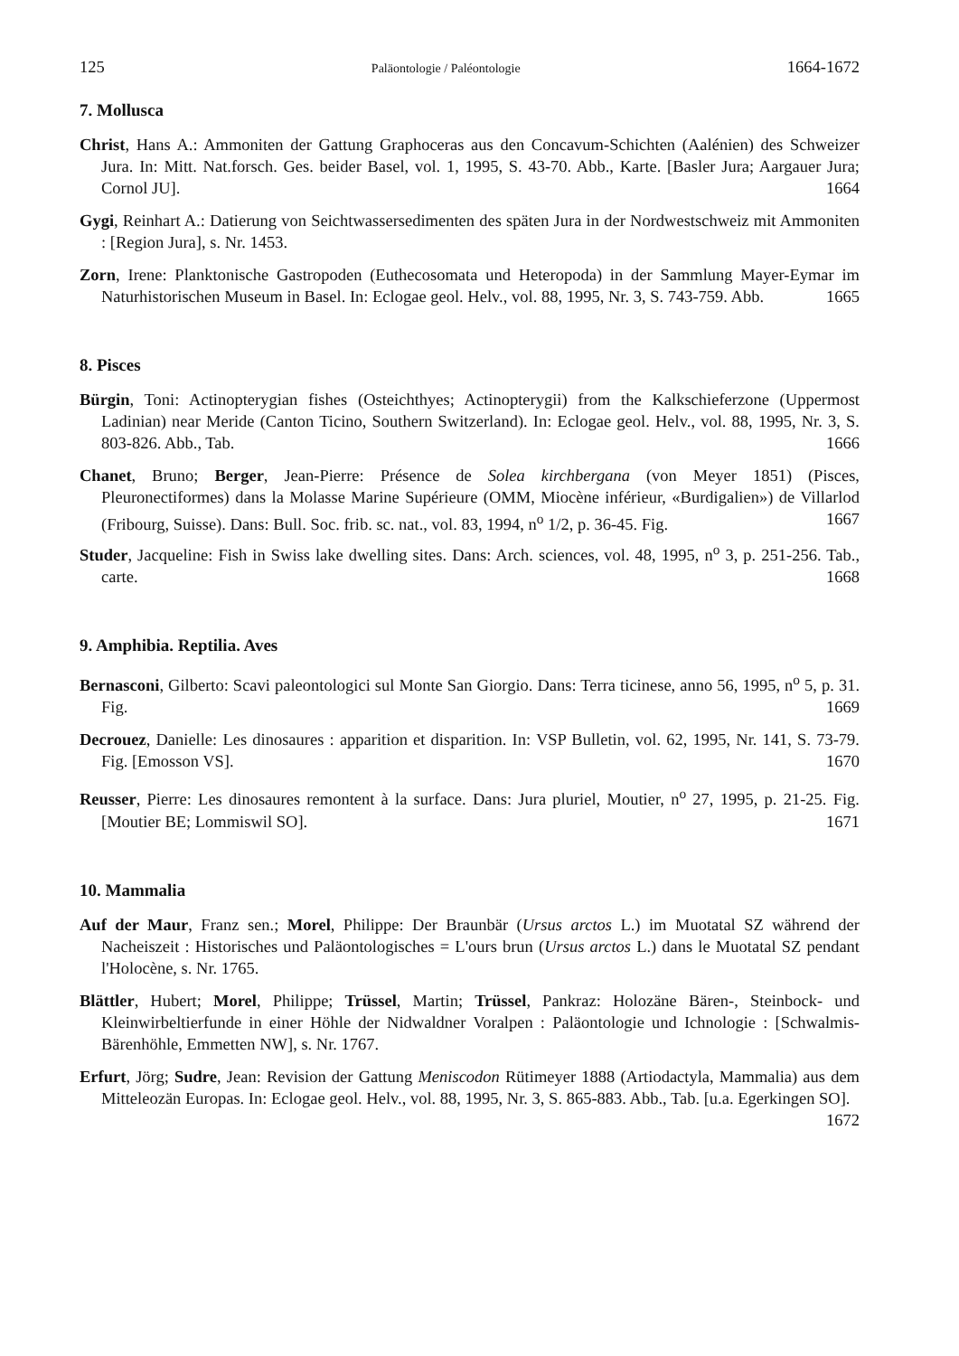125 Paläontologie / Paléontologie 1664-1672
7. Mollusca
Christ, Hans A.: Ammoniten der Gattung Graphoceras aus den Concavum-Schichten (Aalénien) des Schweizer Jura. In: Mitt. Nat.forsch. Ges. beider Basel, vol. 1, 1995, S. 43-70. Abb., Karte. [Basler Jura; Aargauer Jura; Cornol JU]. 1664
Gygi, Reinhart A.: Datierung von Seichtwassersedimenten des späten Jura in der Nordwestschweiz mit Ammoniten : [Region Jura], s. Nr. 1453.
Zorn, Irene: Planktonische Gastropoden (Euthecosomata und Heteropoda) in der Sammlung Mayer-Eymar im Naturhistorischen Museum in Basel. In: Eclogae geol. Helv., vol. 88, 1995, Nr. 3, S. 743-759. Abb. 1665
8. Pisces
Bürgin, Toni: Actinopterygian fishes (Osteichthyes; Actinopterygii) from the Kalkschieferzone (Uppermost Ladinian) near Meride (Canton Ticino, Southern Switzerland). In: Eclogae geol. Helv., vol. 88, 1995, Nr. 3, S. 803-826. Abb., Tab. 1666
Chanet, Bruno; Berger, Jean-Pierre: Présence de Solea kirchbergana (von Meyer 1851) (Pisces, Pleuronectiformes) dans la Molasse Marine Supérieure (OMM, Miocène inférieur, «Burdigalien») de Villarlod (Fribourg, Suisse). Dans: Bull. Soc. frib. sc. nat., vol. 83, 1994, n<sup>o</sup> 1/2, p. 36-45. Fig. 1667
Studer, Jacqueline: Fish in Swiss lake dwelling sites. Dans: Arch. sciences, vol. 48, 1995, n<sup>o</sup> 3, p. 251-256. Tab., carte. 1668
9. Amphibia. Reptilia. Aves
Bernasconi, Gilberto: Scavi paleontologici sul Monte San Giorgio. Dans: Terra ticinese, anno 56, 1995, n<sup>o</sup> 5, p. 31. Fig. 1669
Decrouez, Danielle: Les dinosaures : apparition et disparition. In: VSP Bulletin, vol. 62, 1995, Nr. 141, S. 73-79. Fig. [Emosson VS]. 1670
Reusser, Pierre: Les dinosaures remontent à la surface. Dans: Jura pluriel, Moutier, n<sup>o</sup> 27, 1995, p. 21-25. Fig. [Moutier BE; Lommiswil SO]. 1671
10. Mammalia
Auf der Maur, Franz sen.; Morel, Philippe: Der Braunbär (Ursus arctos L.) im Muotatal SZ während der Nacheiszeit : Historisches und Paläontologisches = L'ours brun (Ursus arctos L.) dans le Muotatal SZ pendant l'Holocène, s. Nr. 1765.
Blättler, Hubert; Morel, Philippe; Trüssel, Martin; Trüssel, Pankraz: Holozäne Bären-, Steinbock- und Kleinwirbeltierfunde in einer Höhle der Nidwaldner Voralpen : Paläontologie und Ichnologie : [Schwalmis-Bärenhöhle, Emmetten NW], s. Nr. 1767.
Erfurt, Jörg; Sudre, Jean: Revision der Gattung Meniscodon Rütimeyer 1888 (Artiodactyla, Mammalia) aus dem Mitteleozän Europas. In: Eclogae geol. Helv., vol. 88, 1995, Nr. 3, S. 865-883. Abb., Tab. [u.a. Egerkingen SO]. 1672